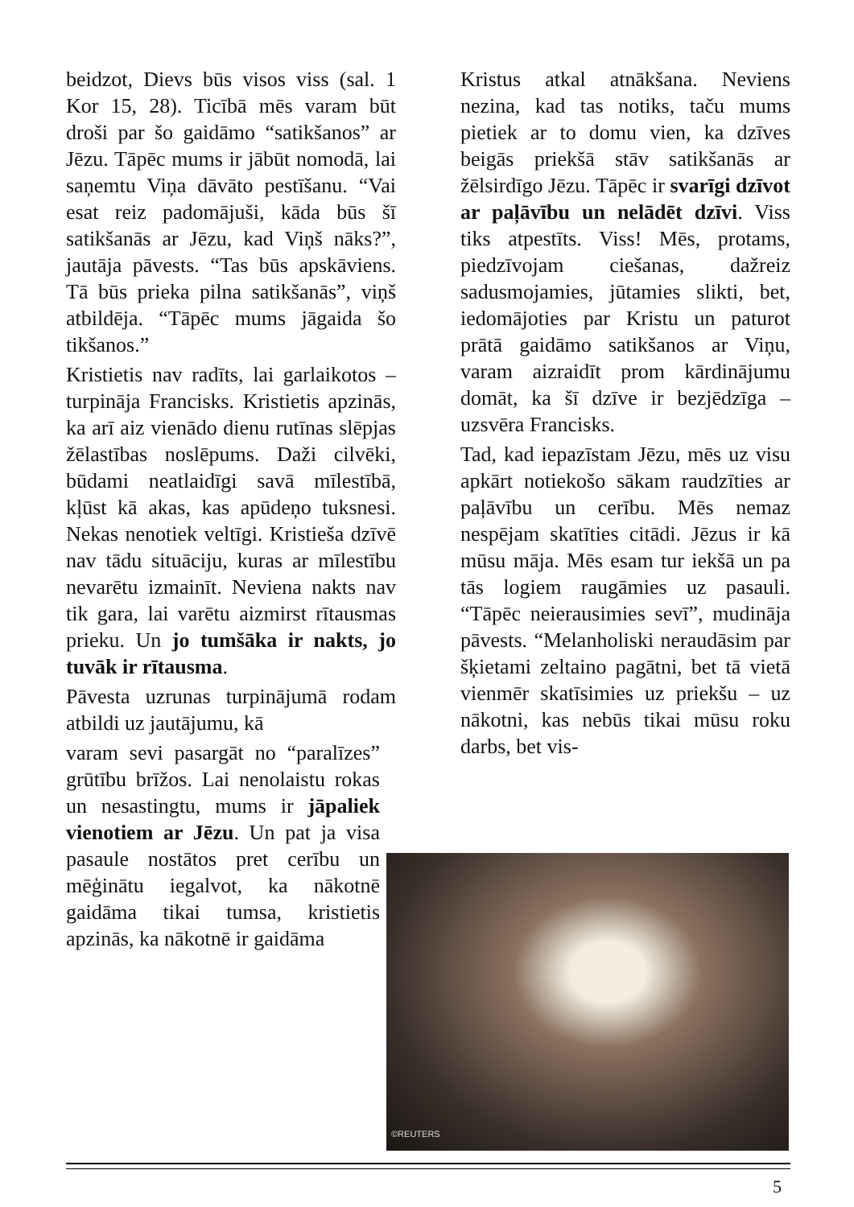beidzot, Dievs būs visos viss (sal. 1 Kor 15, 28). Ticībā mēs varam būt droši par šo gaidāmo “satikšanos” ar Jēzu. Tāpēc mums ir jābūt nomodā, lai saņemtu Viņa dāvāto pestīšanu. “Vai esat reiz padomājuši, kāda būs šī satikšanās ar Jēzu, kad Viņš nāks?”, jautāja pāvests. “Tas būs apskāviens. Tā būs prieka pilna satikšanās”, viņš atbildēja. “Tāpēc mums jāgaida šo tikšanos.”
Kristietis nav radīts, lai garlaikotos – turpināja Francisks. Kristietis apzinās, ka arī aiz vienādo dienu rutīnas slēpjas žēlastības noslēpums. Daži cilvēki, būdami neatlaidīgi savā mīlestībā, kļūst kā akas, kas apūdeņo tuksnesi. Nekas nenotiek veltīgi. Kristieša dzīvē nav tādu situāciju, kuras ar mīlestību nevarētu izmainīt. Neviena nakts nav tik gara, lai varētu aizmirst rītausmas prieku. Un jo tumšāka ir nakts, jo tuvāk ir rītausma.
Pāvesta uzrunas turpinājumā rodam atbildi uz jautājumu, kā
varam sevi pasargāt no “paralīzes” grūtību brīžos. Lai nenolaistu rokas un nesastingtu, mums ir jāpaliek vienotiem ar Jēzu. Un pat ja visa pasaule nostātos pret cerību un mēģinātu iegalvot, ka nākotnē gaidāma tikai tumsa, kristietis apzinās, ka nākotnē ir gaidāma
Kristus atkal atnākšana. Neviens nezina, kad tas notiks, taču mums pietiek ar to domu vien, ka dzīves beigās priekšā stāv satikšanās ar žēlsirdīgo Jēzu. Tāpēc ir svarīgi dzīvot ar paļāvību un nelādēt dzīvi. Viss tiks atpestīts. Viss! Mēs, protams, piedzīvojam ciešanas, dažreiz sadusmojamies, jūtamies slikti, bet, iedomājoties par Kristu un paturot prātā gaidāmo satikšanos ar Viņu, varam aizraidīt prom kārdinājumu domāt, ka šī dzīve ir bezjēdzīga – uzsvēra Francisks.
Tad, kad iepazīstam Jēzu, mēs uz visu apkārt notiekošo sākam raudzīties ar paļāvību un cerību. Mēs nemaz nespējam skatīties citādi. Jēzus ir kā mūsu māja. Mēs esam tur iekšā un pa tās logiem raugāmies uz pasauli. “Tāpēc neierausimies sevī”, mudināja pāvests. “Melanholiski neraudāsim par šķietami zeltaino pagātni, bet tā vietā vienmēr skatīsimies uz priekšu – uz nākotni, kas nebūs tikai mūsu roku darbs, bet vis-
©REUTERS
5